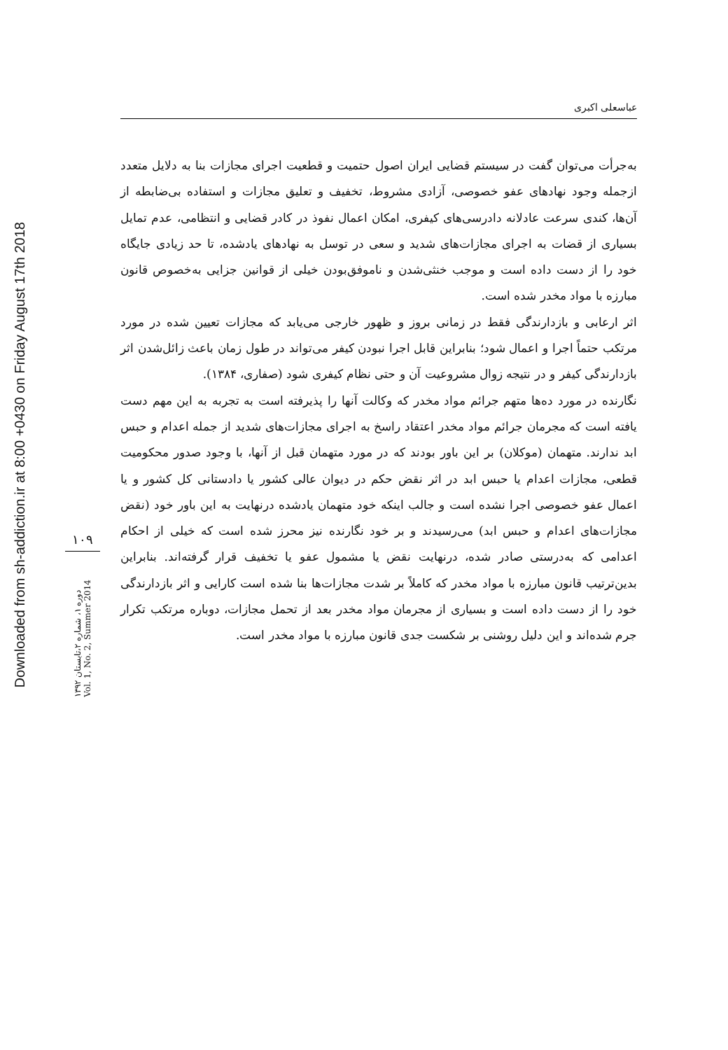Downloaded from sh-addiction.ir at 8:00 +0430 on Friday August 17th 2018
۱۰۹
دوره ۱، شماره ۲،تابستان ۱۳۹۲
Vol. 1, No. 2, Summer 2014
عباسعلی اکبری
به‌جرأت می‌توان گفت در سیستم قضایی ایران اصول حتمیت و قطعیت اجرای مجازات بنا به دلایل متعدد ازجمله وجود نهادهای عفو خصوصی، آزادی مشروط، تخفیف و تعلیق مجازات و استفاده بی‌ضابطه از آن‌ها، کندی سرعت عادلانه دادرسی‌های کیفری، امکان اعمال نفوذ در کادر قضایی و انتظامی، عدم تمایل بسیاری از قضات به اجرای مجازات‌های شدید و سعی در توسل به نهادهای یادشده، تا حد زیادی جایگاه خود را از دست داده است و موجب خنثی‌شدن و ناموفق‌بودن خیلی از قوانین جزایی به‌خصوص قانون مبارزه با مواد مخدر شده است.
اثر ارعابی و بازدارندگی فقط در زمانی بروز و ظهور خارجی می‌یابد که مجازات تعیین شده در مورد مرتکب حتماً اجرا و اعمال شود؛ بنابراین قابل اجرا نبودن کیفر می‌تواند در طول زمان باعث زائل‌شدن اثر بازدارندگی کیفر و در نتیجه زوال مشروعیت آن و حتی نظام کیفری شود (صفاری، ۱۳۸۴).
نگارنده در مورد ده‌ها متهم جرائم مواد مخدر که وکالت آنها را پذیرفته است به تجربه به این مهم دست یافته است که مجرمان جرائم مواد مخدر اعتقاد راسخ به اجرای مجازات‌های شدید از جمله اعدام و حبس ابد ندارند. متهمان (موکلان) بر این باور بودند که در مورد متهمان قبل از آنها، با وجود صدور محکومیت قطعی، مجازات اعدام یا حبس ابد در اثر نقض حکم در دیوان عالی کشور یا دادستانی کل کشور و یا اعمال عفو خصوصی اجرا نشده است و جالب اینکه خود متهمان یادشده درنهایت به این باور خود (نقض مجازات‌های اعدام و حبس ابد) می‌رسیدند و بر خود نگارنده نیز محرز شده است که خیلی از احکام اعدامی که به‌درستی صادر شده، درنهایت نقض یا مشمول عفو یا تخفیف قرار گرفته‌اند. بنابراین بدین‌ترتیب قانون مبارزه با مواد مخدر که کاملاً بر شدت مجازات‌ها بنا شده است کارایی و اثر بازدارندگی خود را از دست داده است و بسیاری از مجرمان مواد مخدر بعد از تحمل مجازات، دوباره مرتکب تکرار جرم شده‌اند و این دلیل روشنی بر شکست جدی قانون مبارزه با مواد مخدر است.